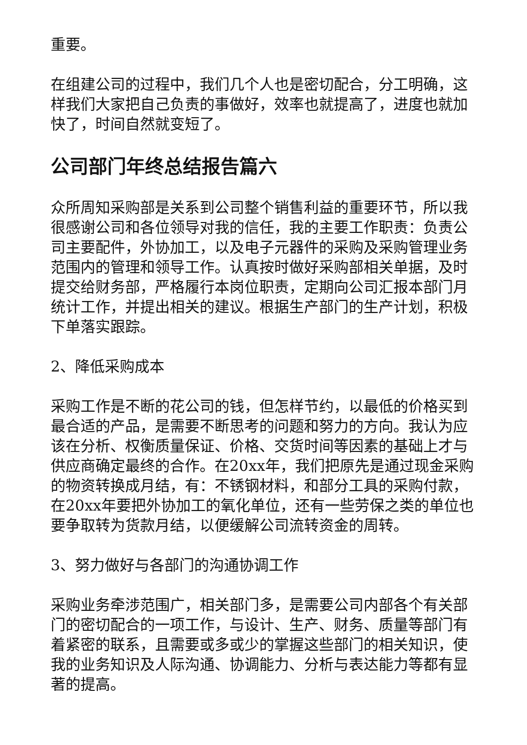重要。
在组建公司的过程中，我们几个人也是密切配合，分工明确，这样我们大家把自己负责的事做好，效率也就提高了，进度也就加快了，时间自然就变短了。
公司部门年终总结报告篇六
众所周知采购部是关系到公司整个销售利益的重要环节，所以我很感谢公司和各位领导对我的信任，我的主要工作职责：负责公司主要配件，外协加工，以及电子元器件的采购及采购管理业务范围内的管理和领导工作。认真按时做好采购部相关单据，及时提交给财务部，严格履行本岗位职责，定期向公司汇报本部门月统计工作，并提出相关的建议。根据生产部门的生产计划，积极下单落实跟踪。
2、降低采购成本
采购工作是不断的花公司的钱，但怎样节约，以最低的价格买到最合适的产品，是需要不断思考的问题和努力的方向。我认为应该在分析、权衡质量保证、价格、交货时间等因素的基础上才与供应商确定最终的合作。在20xx年，我们把原先是通过现金采购的物资转换成月结，有：不锈钢材料，和部分工具的采购付款，在20xx年要把外协加工的氧化单位，还有一些劳保之类的单位也要争取转为货款月结，以便缓解公司流转资金的周转。
3、努力做好与各部门的沟通协调工作
采购业务牵涉范围广，相关部门多，是需要公司内部各个有关部门的密切配合的一项工作，与设计、生产、财务、质量等部门有着紧密的联系，且需要或多或少的掌握这些部门的相关知识，使我的业务知识及人际沟通、协调能力、分析与表达能力等都有显著的提高。